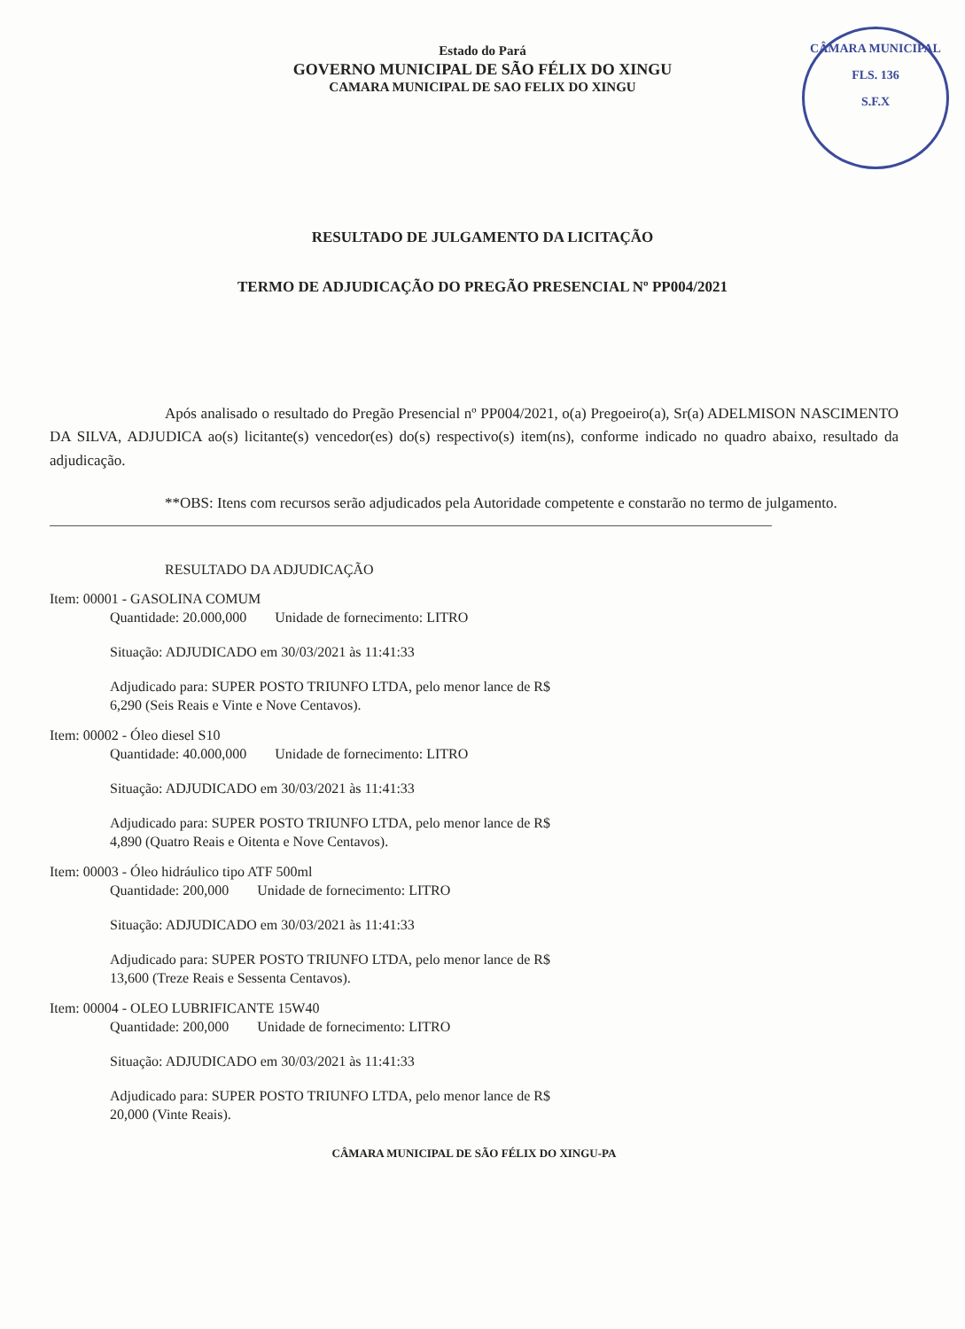Estado do Pará
GOVERNO MUNICIPAL DE SÃO FÉLIX DO XINGU
CAMARA MUNICIPAL DE SAO FELIX DO XINGU
CÂMARA MUNICIPAL
FLS. 136
S.F.X
RESULTADO DE JULGAMENTO DA LICITAÇÃO
TERMO DE ADJUDICAÇÃO DO PREGÃO PRESENCIAL Nº PP004/2021
Após analisado o resultado do Pregão Presencial nº PP004/2021, o(a) Pregoeiro(a), Sr(a) ADELMISON NASCIMENTO DA SILVA, ADJUDICA ao(s) licitante(s) vencedor(es) do(s) respectivo(s) item(ns), conforme indicado no quadro abaixo, resultado da adjudicação.
**OBS: Itens com recursos serão adjudicados pela Autoridade competente e constarão no termo de julgamento.
RESULTADO DA ADJUDICAÇÃO
Item: 00001 - GASOLINA COMUM
Quantidade: 20.000,000 Unidade de fornecimento: LITRO
Situação: ADJUDICADO em 30/03/2021 às 11:41:33
Adjudicado para: SUPER POSTO TRIUNFO LTDA, pelo menor lance de R$
6,290 (Seis Reais e Vinte e Nove Centavos).
Item: 00002 - Óleo diesel S10
Quantidade: 40.000,000 Unidade de fornecimento: LITRO
Situação: ADJUDICADO em 30/03/2021 às 11:41:33
Adjudicado para: SUPER POSTO TRIUNFO LTDA, pelo menor lance de R$
4,890 (Quatro Reais e Oitenta e Nove Centavos).
Item: 00003 - Óleo hidráulico tipo ATF 500ml
Quantidade: 200,000 Unidade de fornecimento: LITRO
Situação: ADJUDICADO em 30/03/2021 às 11:41:33
Adjudicado para: SUPER POSTO TRIUNFO LTDA, pelo menor lance de R$
13,600 (Treze Reais e Sessenta Centavos).
Item: 00004 - OLEO LUBRIFICANTE 15W40
Quantidade: 200,000 Unidade de fornecimento: LITRO
Situação: ADJUDICADO em 30/03/2021 às 11:41:33
Adjudicado para: SUPER POSTO TRIUNFO LTDA, pelo menor lance de R$
20,000 (Vinte Reais).
CÂMARA MUNICIPAL DE SÃO FÉLIX DO XINGU-PA